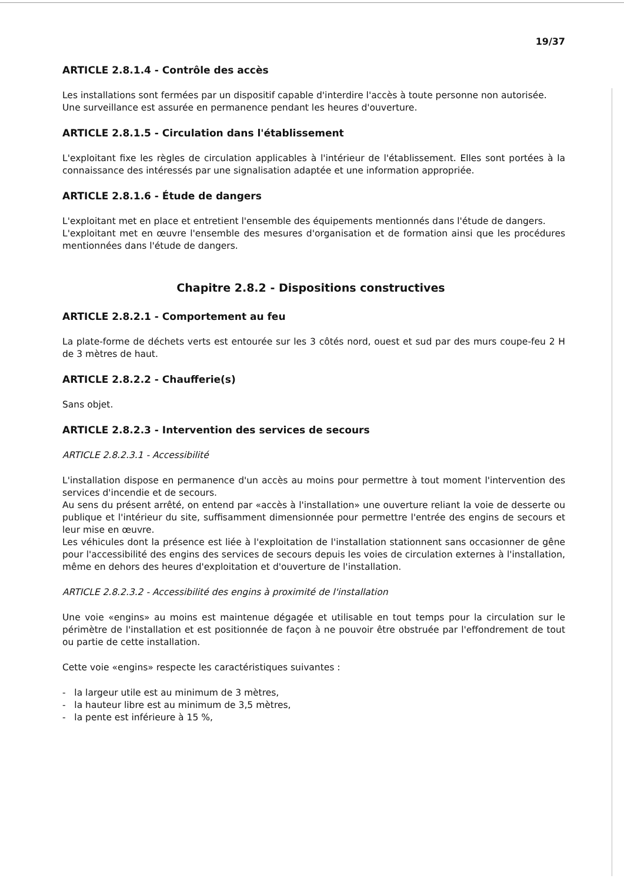19/37
ARTICLE 2.8.1.4 - Contrôle des accès
Les installations sont fermées par un dispositif capable d'interdire l'accès à toute personne non autorisée.
Une surveillance est assurée en permanence pendant les heures d'ouverture.
ARTICLE 2.8.1.5 - Circulation dans l'établissement
L'exploitant fixe les règles de circulation applicables à l'intérieur de l'établissement. Elles sont portées à la connaissance des intéressés par une signalisation adaptée et une information appropriée.
ARTICLE 2.8.1.6 - Étude de dangers
L'exploitant met en place et entretient l'ensemble des équipements mentionnés dans l'étude de dangers.
L'exploitant met en œuvre l'ensemble des mesures d'organisation et de formation ainsi que les procédures mentionnées dans l'étude de dangers.
Chapitre 2.8.2 - Dispositions constructives
ARTICLE 2.8.2.1 - Comportement au feu
La plate-forme de déchets verts est entourée sur les 3 côtés nord, ouest et sud par des murs coupe-feu 2 H de 3 mètres de haut.
ARTICLE 2.8.2.2 - Chaufferie(s)
Sans objet.
ARTICLE 2.8.2.3 - Intervention des services de secours
ARTICLE 2.8.2.3.1 - Accessibilité
L'installation dispose en permanence d'un accès au moins pour permettre à tout moment l'intervention des services d'incendie et de secours.
Au sens du présent arrêté, on entend par «accès à l'installation» une ouverture reliant la voie de desserte ou publique et l'intérieur du site, suffisamment dimensionnée pour permettre l'entrée des engins de secours et leur mise en œuvre.
Les véhicules dont la présence est liée à l'exploitation de l'installation stationnent sans occasionner de gêne pour l'accessibilité des engins des services de secours depuis les voies de circulation externes à l'installation, même en dehors des heures d'exploitation et d'ouverture de l'installation.
ARTICLE 2.8.2.3.2 - Accessibilité des engins à proximité de l'installation
Une voie «engins» au moins est maintenue dégagée et utilisable en tout temps pour la circulation sur le périmètre de l'installation et est positionnée de façon à ne pouvoir être obstruée par l'effondrement de tout ou partie de cette installation.
Cette voie «engins» respecte les caractéristiques suivantes :
- la largeur utile est au minimum de 3 mètres,
- la hauteur libre est au minimum de 3,5 mètres,
- la pente est inférieure à 15 %,